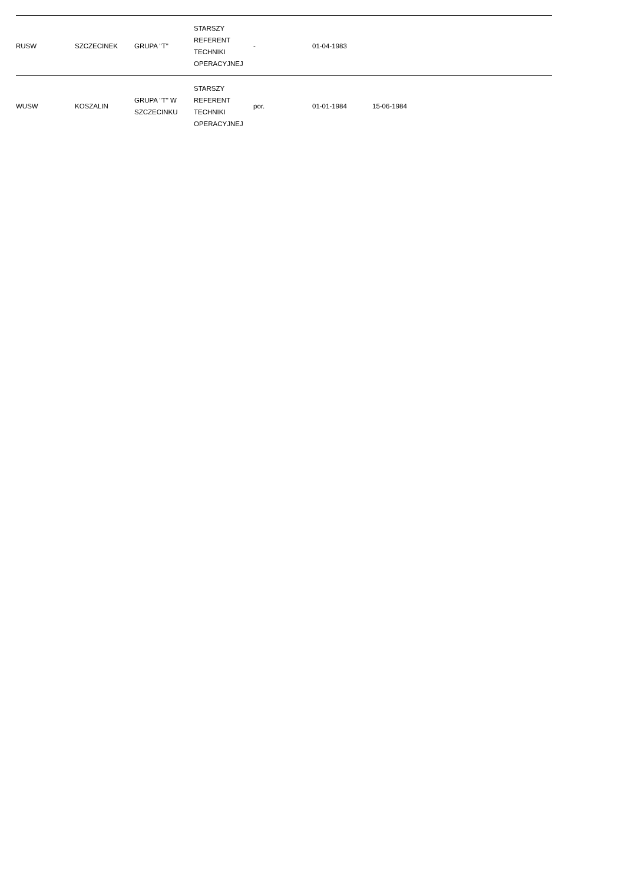| RUSW | SZCZECINEK | GRUPA "T" | STARSZY REFERENT TECHNIKI OPERACYJNEJ | - | 01-04-1983 | | |
| WUSW | KOSZALIN | GRUPA "T" W SZCZECINKU | STARSZY REFERENT TECHNIKI OPERACYJNEJ | por. | 01-01-1984 | 15-06-1984 | |